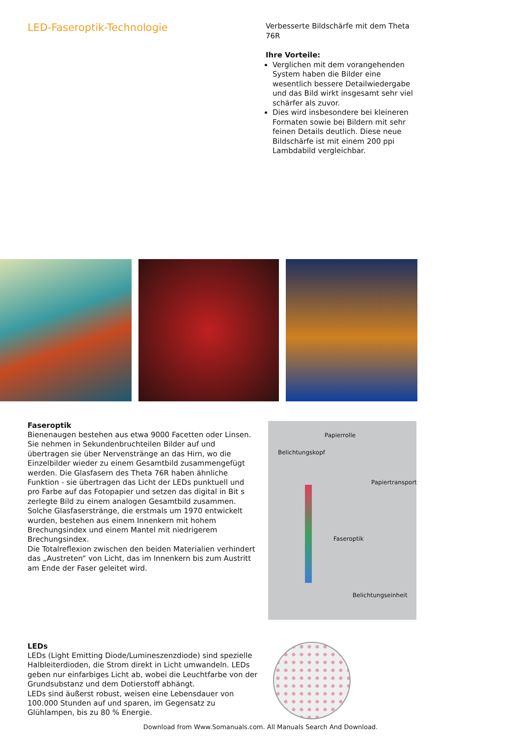LED-Faseroptik-Technologie
Verbesserte Bildschärfe mit dem Theta 76R
Ihre Vorteile:
Verglichen mit dem vorangehenden System haben die Bilder eine wesentlich bessere Detailwiedergabe und das Bild wirkt insgesamt sehr viel schärfer als zuvor.
Dies wird insbesondere bei kleineren Formaten sowie bei Bildern mit sehr feinen Details deutlich. Diese neue Bildschärfe ist mit einem 200 ppi Lambdabild vergleichbar.
Faseroptik
Bienenaugen bestehen aus etwa 9000 Facetten oder Linsen. Sie nehmen in Sekundenbruchteilen Bilder auf und übertragen sie über Nervenstränge an das Hirn, wo die Einzelbilder wieder zu einem Gesamtbild zusammengefügt werden. Die Glasfasern des Theta 76R haben ähnliche Funktion - sie übertragen das Licht der LEDs punktuell und pro Farbe auf das Fotopapier und setzen das digital in Bit s zerlegte Bild zu einem analogen Gesamtbild zusammen. Solche Glasfaserstränge, die erstmals um 1970 entwickelt wurden, bestehen aus einem Innenkern mit hohem Brechungsindex und einem Mantel mit niedrigerem Brechungsindex.
Die Totalreflexion zwischen den beiden Materialien verhindert das „Austreten“ von Licht, das im Innenkern bis zum Austritt am Ende der Faser geleitet wird.
Papierrolle
Belichtungskopf
Papiertransport
Faseroptik
Belichtungseinheit
LEDs
LEDs (Light Emitting Diode/Lumineszenzdiode) sind spezielle Halbleiterdioden, die Strom direkt in Licht umwandeln. LEDs geben nur einfarbiges Licht ab, wobei die Leuchtfarbe von der Grundsubstanz und dem Dotierstoff abhängt.
LEDs sind äußerst robust, weisen eine Lebensdauer von 100.000 Stunden auf und sparen, im Gegensatz zu Glühlampen, bis zu 80 % Energie.
Download from Www.Somanuals.com. All Manuals Search And Download.